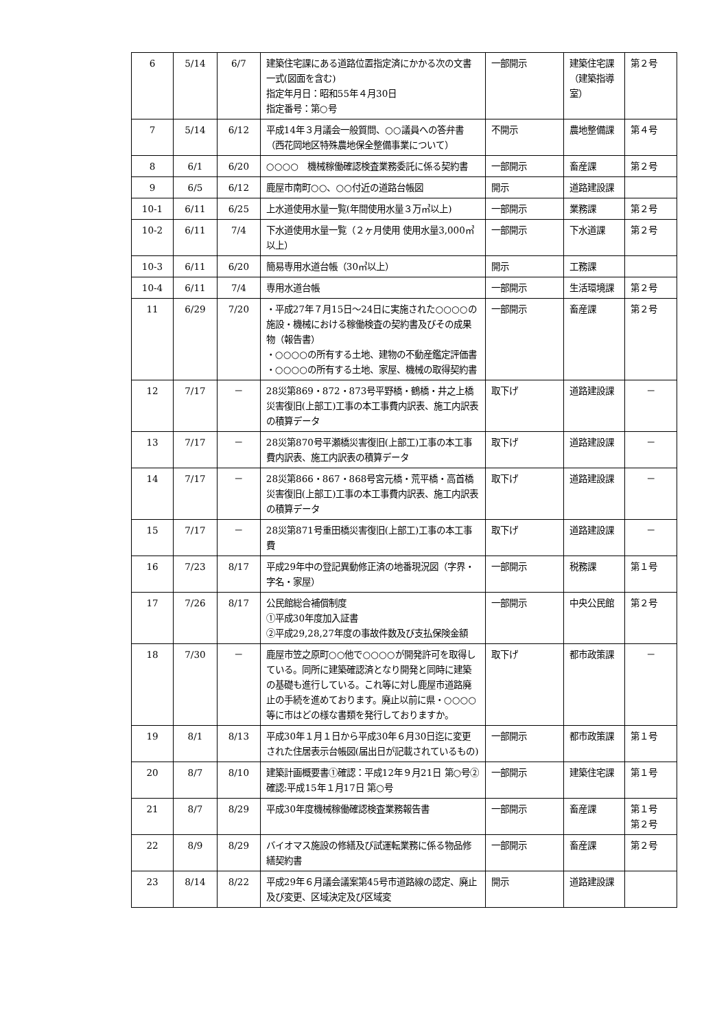| 6 | 5/14 | 6/7 | 建築住宅課にある道路位置指定済にかかる次の文書一式(図面を含む) 指定年月日：昭和55年４月30日 指定番号：第○号 | 一部開示 | 建築住宅課（建築指導室） | 第２号 |
| 7 | 5/14 | 6/12 | 平成14年３月議会一般質問、○○議員への答弁書 （西花岡地区特殊農地保全整備事業について） | 不開示 | 農地整備課 | 第４号 |
| 8 | 6/1 | 6/20 | ○○○○ 機械稼働確認検査業務委託に係る契約書 | 一部開示 | 畜産課 | 第２号 |
| 9 | 6/5 | 6/12 | 鹿屋市南町○○、○○付近の道路台帳図 | 開示 | 道路建設課 | |
| 10-1 | 6/11 | 6/25 | 上水道使用水量一覧(年間使用水量３万㎥以上) | 一部開示 | 業務課 | 第２号 |
| 10-2 | 6/11 | 7/4 | 下水道使用水量一覧（２ヶ月使用 使用水量3,000㎥以上） | 一部開示 | 下水道課 | 第２号 |
| 10-3 | 6/11 | 6/20 | 簡易専用水道台帳（30㎥以上） | 開示 | 工務課 | |
| 10-4 | 6/11 | 7/4 | 専用水道台帳 | 一部開示 | 生活環境課 | 第２号 |
| 11 | 6/29 | 7/20 | ・平成27年７月15日～24日に実施された○○○○の施設・機械における稼働検査の契約書及びその成果物（報告書） ・○○○○の所有する土地、建物の不動産鑑定評価書 ・○○○○の所有する土地、家屋、機械の取得契約書 | 一部開示 | 畜産課 | 第２号 |
| 12 | 7/17 | － | 28災第869・872・873号平野橋・鶴橋・井之上橋災害復旧(上部工)工事の本工事費内訳表、施工内訳表の積算データ | 取下げ | 道路建設課 | － |
| 13 | 7/17 | － | 28災第870号平瀬橋災害復旧(上部工)工事の本工事費内訳表、施工内訳表の積算データ | 取下げ | 道路建設課 | － |
| 14 | 7/17 | － | 28災第866・867・868号宮元橋・荒平橋・高首橋災害復旧(上部工)工事の本工事費内訳表、施工内訳表の積算データ | 取下げ | 道路建設課 | － |
| 15 | 7/17 | － | 28災第871号重田橋災害復旧(上部工)工事の本工事費 | 取下げ | 道路建設課 | － |
| 16 | 7/23 | 8/17 | 平成29年中の登記異動修正済の地番現況図（字界・字名・家屋） | 一部開示 | 税務課 | 第１号 |
| 17 | 7/26 | 8/17 | 公民館総合補償制度 ①平成30年度加入証書 ②平成29,28,27年度の事故件数及び支払保険金額 | 一部開示 | 中央公民館 | 第２号 |
| 18 | 7/30 | － | 鹿屋市笠之原町○○他で○○○○が開発許可を取得している。同所に建築確認済となり開発と同時に建築の基礎も進行している。これ等に対し鹿屋市道路廃止の手続を進めております。廃止以前に県・○○○○等に市はどの様な書類を発行しておりますか。 | 取下げ | 都市政策課 | － |
| 19 | 8/1 | 8/13 | 平成30年１月１日から平成30年６月30日迄に変更された住居表示台帳図(届出日が記載されているもの) | 一部開示 | 都市政策課 | 第１号 |
| 20 | 8/7 | 8/10 | 建築計画概要書①確認：平成12年９月21日 第○号②確認:平成15年１月17日 第○号 | 一部開示 | 建築住宅課 | 第１号 |
| 21 | 8/7 | 8/29 | 平成30年度機械稼働確認検査業務報告書 | 一部開示 | 畜産課 | 第１号 第２号 |
| 22 | 8/9 | 8/29 | バイオマス施設の修繕及び試運転業務に係る物品修繕契約書 | 一部開示 | 畜産課 | 第２号 |
| 23 | 8/14 | 8/22 | 平成29年６月議会議案第45号市道路線の認定、廃止及び変更、区域決定及び区域変 | 開示 | 道路建設課 | |